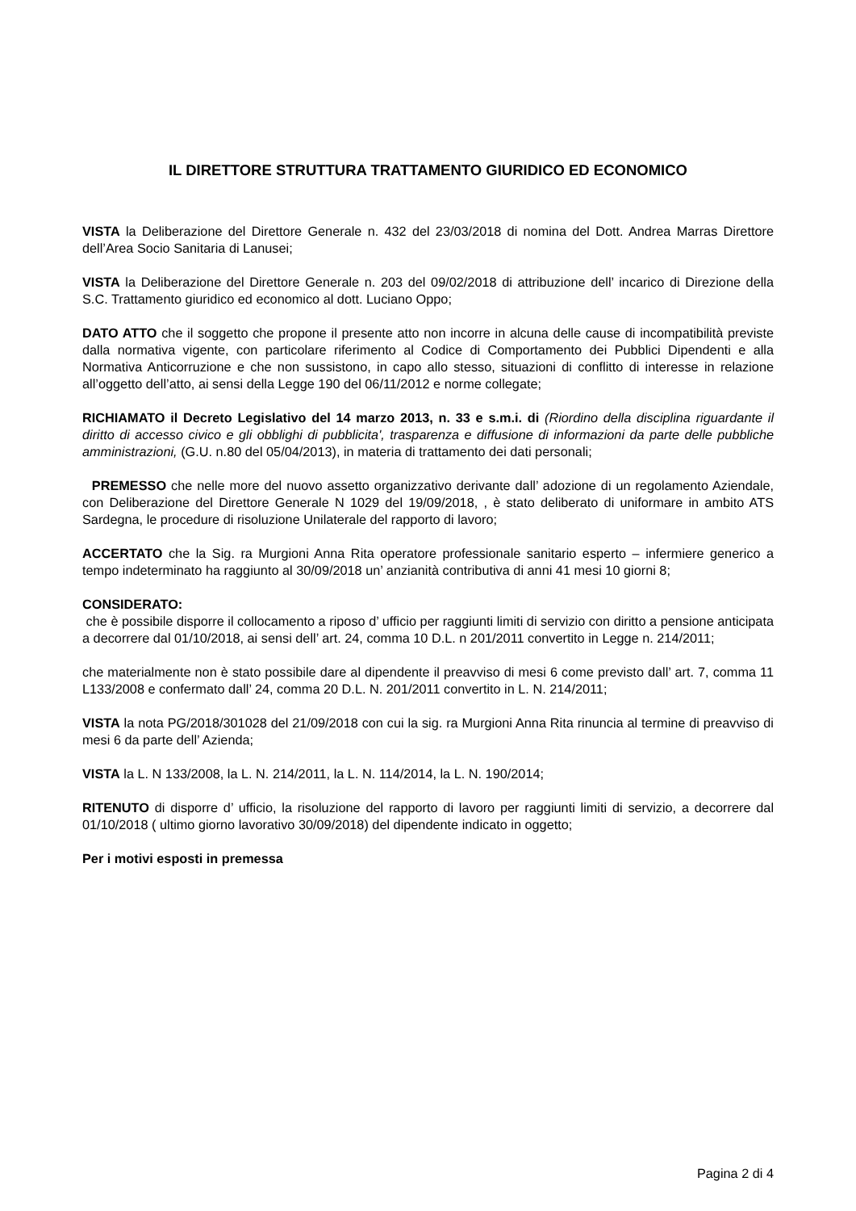IL DIRETTORE STRUTTURA TRATTAMENTO GIURIDICO ED ECONOMICO
VISTA la Deliberazione del Direttore Generale n. 432 del 23/03/2018 di nomina del Dott. Andrea Marras Direttore dell’Area Socio Sanitaria di Lanusei;
VISTA la Deliberazione del Direttore Generale n. 203 del 09/02/2018 di attribuzione dell’ incarico di Direzione della S.C. Trattamento giuridico ed economico al dott. Luciano Oppo;
DATO ATTO che il soggetto che propone il presente atto non incorre in alcuna delle cause di incompatibilità previste dalla normativa vigente, con particolare riferimento al Codice di Comportamento dei Pubblici Dipendenti e alla Normativa Anticorruzione e che non sussistono, in capo allo stesso, situazioni di conflitto di interesse in relazione all’oggetto dell’atto, ai sensi della Legge 190 del 06/11/2012 e norme collegate;
RICHIAMATO il Decreto Legislativo del 14 marzo 2013, n. 33 e s.m.i. di (Riordino della disciplina riguardante il diritto di accesso civico e gli obblighi di pubblicita', trasparenza e diffusione di informazioni da parte delle pubbliche amministrazioni, (G.U. n.80 del 05/04/2013), in materia di trattamento dei dati personali;
PREMESSO che nelle more del nuovo assetto organizzativo derivante dall’ adozione di un regolamento Aziendale, con Deliberazione del Direttore Generale N 1029 del 19/09/2018, , è stato deliberato di uniformare in ambito ATS Sardegna, le procedure di risoluzione Unilaterale del rapporto di lavoro;
ACCERTATO che la Sig. ra Murgioni Anna Rita operatore professionale sanitario esperto – infermiere generico a tempo indeterminato ha raggiunto al 30/09/2018 un’ anzianità contributiva di anni 41 mesi 10 giorni 8;
CONSIDERATO:
che è possibile disporre il collocamento a riposo d’ ufficio per raggiunti limiti di servizio con diritto a pensione anticipata a decorrere dal 01/10/2018, ai sensi dell’ art. 24, comma 10 D.L. n 201/2011 convertito in Legge n. 214/2011;
che materialmente non è stato possibile dare al dipendente il preavviso di mesi 6 come previsto dall’ art. 7, comma 11 L133/2008 e confermato dall’ 24, comma 20 D.L. N. 201/2011 convertito in L. N. 214/2011;
VISTA la nota PG/2018/301028 del 21/09/2018 con cui la sig. ra Murgioni Anna Rita rinuncia al termine di preavviso di mesi 6 da parte dell’ Azienda;
VISTA la L. N 133/2008, la L. N. 214/2011, la L. N. 114/2014, la L. N. 190/2014;
RITENUTO di disporre d’ ufficio, la risoluzione del rapporto di lavoro per raggiunti limiti di servizio, a decorrere dal 01/10/2018 ( ultimo giorno lavorativo 30/09/2018) del dipendente indicato in oggetto;
Per i motivi esposti in premessa
Pagina 2 di 4